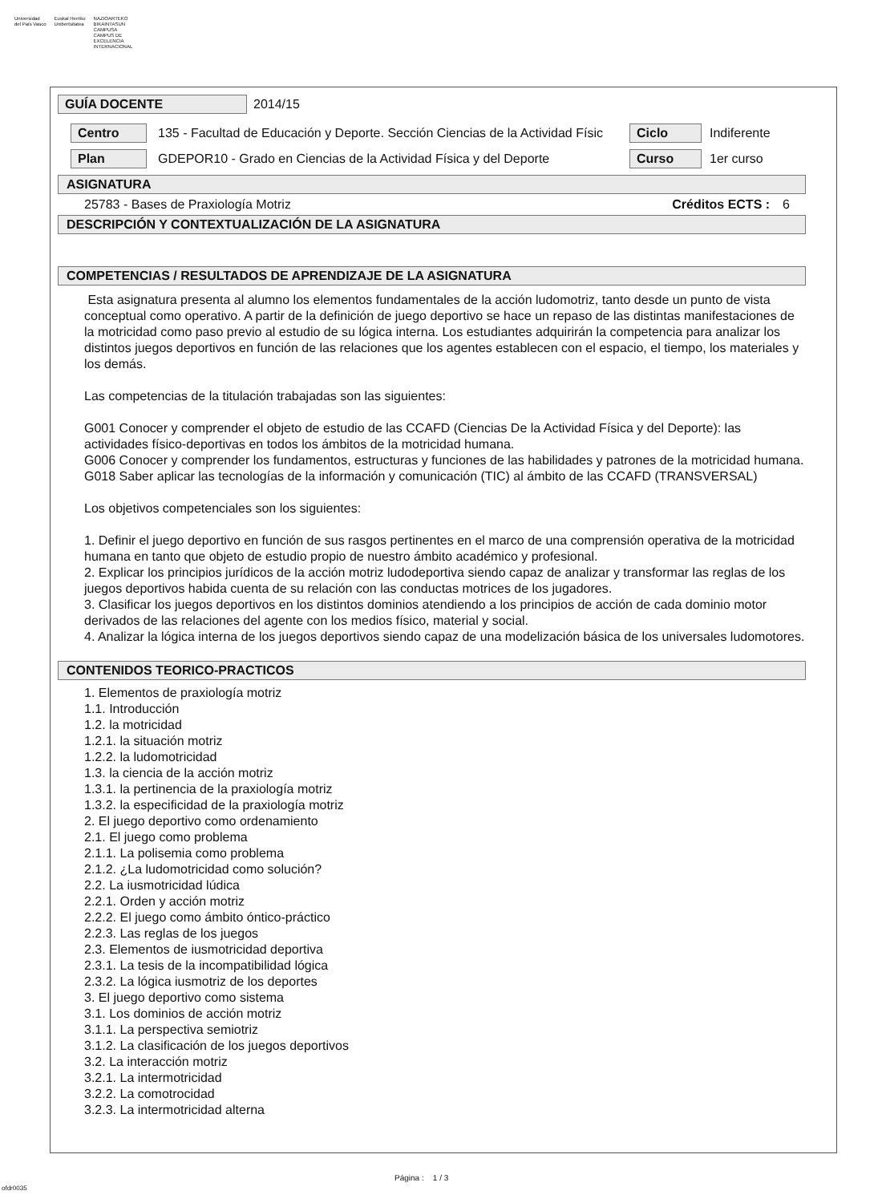Universidad
del País Vasco
Euskal Herriko
Unibertsitatea
NAZIOARTEKO
BIKAINTASUN
CAMPUSA
CAMPUS DE
EXCELENCIA
INTERNACIONAL
GUÍA DOCENTE 2014/15
Centro 135 - Facultad de Educación y Deporte. Sección Ciencias de la Actividad Físic Ciclo Indiferente
Plan GDEPOR10 - Grado en Ciencias de la Actividad Física y del Deporte Curso 1er curso
ASIGNATURA
25783 - Bases de Praxiología Motriz Créditos ECTS : 6
DESCRIPCIÓN Y CONTEXTUALIZACIÓN DE LA ASIGNATURA
COMPETENCIAS / RESULTADOS DE APRENDIZAJE DE LA ASIGNATURA
Esta asignatura presenta al alumno los elementos fundamentales de la acción ludomotriz, tanto desde un punto de vista conceptual como operativo. A partir de la definición de juego deportivo se hace un repaso de las distintas manifestaciones de la motricidad como paso previo al estudio de su lógica interna. Los estudiantes adquirirán la competencia para analizar los distintos juegos deportivos en función de las relaciones que los agentes establecen con el espacio, el tiempo, los materiales y los demás.
Las competencias de la titulación trabajadas son las siguientes:
G001 Conocer y comprender el objeto de estudio de las CCAFD (Ciencias De la Actividad Física y del Deporte): las actividades físico-deportivas en todos los ámbitos de la motricidad humana.
G006 Conocer y comprender los fundamentos, estructuras y funciones de las habilidades y patrones de la motricidad humana.
G018 Saber aplicar las tecnologías de la información y comunicación (TIC) al ámbito de las CCAFD (TRANSVERSAL)
Los objetivos competenciales son los siguientes:
1. Definir el juego deportivo en función de sus rasgos pertinentes en el marco de una comprensión operativa de la motricidad humana en tanto que objeto de estudio propio de nuestro ámbito académico y profesional.
2. Explicar los principios jurídicos de la acción motriz ludodeportiva siendo capaz de analizar y transformar las reglas de los juegos deportivos habida cuenta de su relación con las conductas motrices de los jugadores.
3. Clasificar los juegos deportivos en los distintos dominios atendiendo a los principios de acción de cada dominio motor derivados de las relaciones del agente con los medios físico, material y social.
4. Analizar la lógica interna de los juegos deportivos siendo capaz de una modelización básica de los universales ludomotores.
CONTENIDOS TEORICO-PRACTICOS
1. Elementos de praxiología motriz
1.1. Introducción
1.2. la motricidad
1.2.1. la situación motriz
1.2.2. la ludomotricidad
1.3. la ciencia de la acción motriz
1.3.1. la pertinencia de la praxiología motriz
1.3.2. la especificidad de la praxiología motriz
2. El juego deportivo como ordenamiento
2.1. El juego como problema
2.1.1. La polisemia como problema
2.1.2. ¿La ludomotricidad como solución?
2.2. La iusmotricidad lúdica
2.2.1. Orden y acción motriz
2.2.2. El juego como ámbito óntico-práctico
2.2.3. Las reglas de los juegos
2.3. Elementos de iusmotricidad deportiva
2.3.1. La tesis de la incompatibilidad lógica
2.3.2. La lógica iusmotriz de los deportes
3. El juego deportivo como sistema
3.1. Los dominios de acción motriz
3.1.1. La perspectiva semiotriz
3.1.2. La clasificación de los juegos deportivos
3.2. La interacción motriz
3.2.1. La intermotricidad
3.2.2. La comotrocidad
3.2.3. La intermotricidad alterna
Página : 1 / 3
ofdr0035